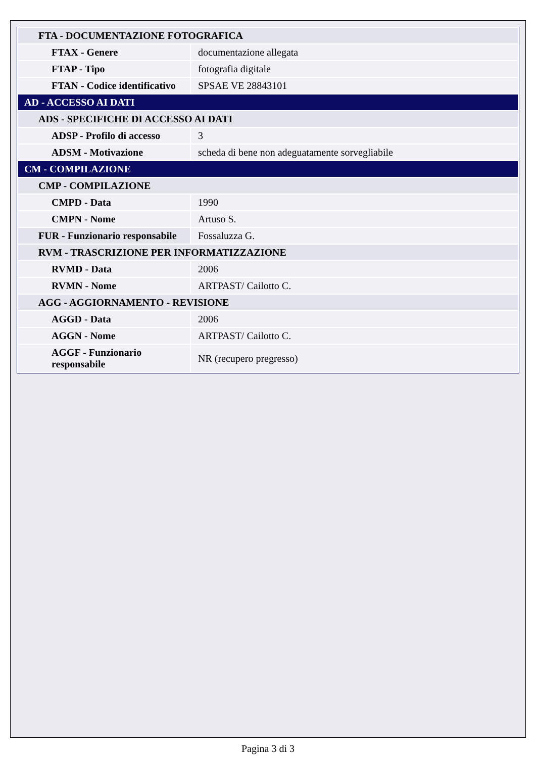| FTA - DOCUMENTAZIONE FOTOGRAFICA | |
| FTAX - Genere | documentazione allegata |
| FTAP - Tipo | fotografia digitale |
| FTAN - Codice identificativo | SPSAE VE 28843101 |
| AD - ACCESSO AI DATI | |
| ADS - SPECIFICHE DI ACCESSO AI DATI | |
| ADSP - Profilo di accesso | 3 |
| ADSM - Motivazione | scheda di bene non adeguatamente sorvegliabile |
| CM - COMPILAZIONE | |
| CMP - COMPILAZIONE | |
| CMPD - Data | 1990 |
| CMPN - Nome | Artuso S. |
| FUR - Funzionario responsabile | Fossaluzza G. |
| RVM - TRASCRIZIONE PER INFORMATIZZAZIONE | |
| RVMD - Data | 2006 |
| RVMN - Nome | ARTPAST/ Cailotto C. |
| AGG - AGGIORNAMENTO - REVISIONE | |
| AGGD - Data | 2006 |
| AGGN - Nome | ARTPAST/ Cailotto C. |
| AGGF - Funzionario responsabile | NR (recupero pregresso) |
Pagina 3 di 3